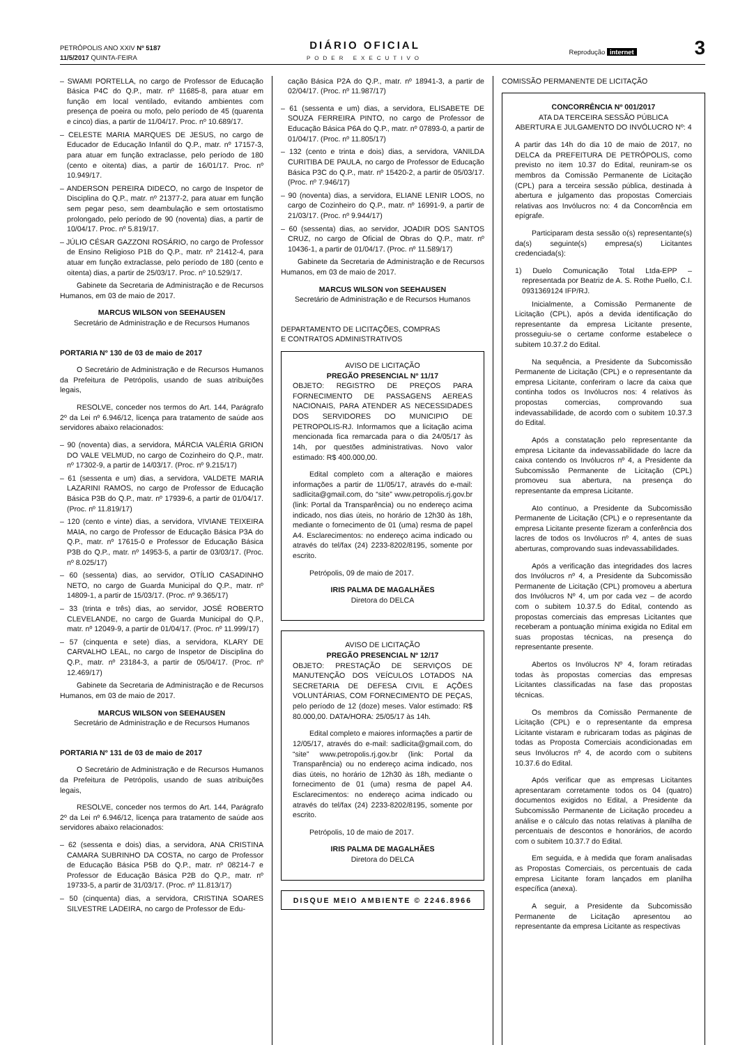PETRÓPOLIS ANO XXIV Nº 5187
11/5/2017 QUINTA-FEIRA
DIÁRIO OFICIAL
PODER EXECUTIVO
Reprodução internet 3
– SWAMI PORTELLA, no cargo de Professor de Educação Básica P4C do Q.P., matr. nº 11685-8, para atuar em função em local ventilado, evitando ambientes com presença de poeira ou mofo, pelo período de 45 (quarenta e cinco) dias, a partir de 11/04/17. Proc. nº 10.689/17.
– CELESTE MARIA MARQUES DE JESUS, no cargo de Educador de Educação Infantil do Q.P., matr. nº 17157-3, para atuar em função extraclasse, pelo período de 180 (cento e oitenta) dias, a partir de 16/01/17. Proc. nº 10.949/17.
– ANDERSON PEREIRA DIDECO, no cargo de Inspetor de Disciplina do Q.P., matr. nº 21377-2, para atuar em função sem pegar peso, sem deambulação e sem ortostatismo prolongado, pelo período de 90 (noventa) dias, a partir de 10/04/17. Proc. nº 5.819/17.
– JÚLIO CÉSAR GAZZONI ROSÁRIO, no cargo de Professor de Ensino Religioso P1B do Q.P., matr. nº 21412-4, para atuar em função extraclasse, pelo período de 180 (cento e oitenta) dias, a partir de 25/03/17. Proc. nº 10.529/17.
Gabinete da Secretaria de Administração e de Recursos Humanos, em 03 de maio de 2017.
MARCUS WILSON von SEEHAUSEN
Secretário de Administração e de Recursos Humanos
PORTARIA Nº 130 de 03 de maio de 2017
O Secretário de Administração e de Recursos Humanos da Prefeitura de Petrópolis, usando de suas atribuições legais,
RESOLVE, conceder nos termos do Art. 144, Parágrafo 2º da Lei nº 6.946/12, licença para tratamento de saúde aos servidores abaixo relacionados:
– 90 (noventa) dias, a servidora, MÁRCIA VALÉRIA GRION DO VALE VELMUD, no cargo de Cozinheiro do Q.P., matr. nº 17302-9, a partir de 14/03/17. (Proc. nº 9.215/17)
– 61 (sessenta e um) dias, a servidora, VALDETE MARIA LAZARINI RAMOS, no cargo de Professor de Educação Básica P3B do Q.P., matr. nº 17939-6, a partir de 01/04/17. (Proc. nº 11.819/17)
– 120 (cento e vinte) dias, a servidora, VIVIANE TEIXEIRA MAIA, no cargo de Professor de Educação Básica P3A do Q.P., matr. nº 17615-0 e Professor de Educação Básica P3B do Q.P., matr. nº 14953-5, a partir de 03/03/17. (Proc. nº 8.025/17)
– 60 (sessenta) dias, ao servidor, OTÍLIO CASADINHO NETO, no cargo de Guarda Municipal do Q.P., matr. nº 14809-1, a partir de 15/03/17. (Proc. nº 9.365/17)
– 33 (trinta e três) dias, ao servidor, JOSÉ ROBERTO CLEVELANDE, no cargo de Guarda Municipal do Q.P., matr. nº 12049-9, a partir de 01/04/17. (Proc. nº 11.999/17)
– 57 (cinquenta e sete) dias, a servidora, KLARY DE CARVALHO LEAL, no cargo de Inspetor de Disciplina do Q.P., matr. nº 23184-3, a partir de 05/04/17. (Proc. nº 12.469/17)
Gabinete da Secretaria de Administração e de Recursos Humanos, em 03 de maio de 2017.
MARCUS WILSON von SEEHAUSEN
Secretário de Administração e de Recursos Humanos
PORTARIA Nº 131 de 03 de maio de 2017
O Secretário de Administração e de Recursos Humanos da Prefeitura de Petrópolis, usando de suas atribuições legais,
RESOLVE, conceder nos termos do Art. 144, Parágrafo 2º da Lei nº 6.946/12, licença para tratamento de saúde aos servidores abaixo relacionados:
– 62 (sessenta e dois) dias, a servidora, ANA CRISTINA CAMARA SUBRINHO DA COSTA, no cargo de Professor de Educação Básica P5B do Q.P., matr. nº 08214-7 e Professor de Educação Básica P2B do Q.P., matr. nº 19733-5, a partir de 31/03/17. (Proc. nº 11.813/17)
– 50 (cinquenta) dias, a servidora, CRISTINA SOARES SILVESTRE LADEIRA, no cargo de Professor de Edu-
cação Básica P2A do Q.P., matr. nº 18941-3, a partir de 02/04/17. (Proc. nº 11.987/17)
– 61 (sessenta e um) dias, a servidora, ELISABETE DE SOUZA FERREIRA PINTO, no cargo de Professor de Educação Básica P6A do Q.P., matr. nº 07893-0, a partir de 01/04/17. (Proc. nº 11.805/17)
– 132 (cento e trinta e dois) dias, a servidora, VANILDA CURITIBA DE PAULA, no cargo de Professor de Educação Básica P3C do Q.P., matr. nº 15420-2, a partir de 05/03/17. (Proc. nº 7.946/17)
– 90 (noventa) dias, a servidora, ELIANE LENIR LOOS, no cargo de Cozinheiro do Q.P., matr. nº 16991-9, a partir de 21/03/17. (Proc. nº 9.944/17)
– 60 (sessenta) dias, ao servidor, JOADIR DOS SANTOS CRUZ, no cargo de Oficial de Obras do Q.P., matr. nº 10436-1, a partir de 01/04/17. (Proc. nº 11.589/17)
Gabinete da Secretaria de Administração e de Recursos Humanos, em 03 de maio de 2017.
MARCUS WILSON von SEEHAUSEN
Secretário de Administração e de Recursos Humanos
DEPARTAMENTO DE LICITAÇÕES, COMPRAS
E CONTRATOS ADMINISTRATIVOS
AVISO DE LICITAÇÃO
PREGÃO PRESENCIAL Nº 11/17
OBJETO: REGISTRO DE PREÇOS PARA FORNECIMENTO DE PASSAGENS AEREAS NACIONAIS, PARA ATENDER AS NECESSIDADES DOS SERVIDORES DO MUNICIPIO DE PETROPOLIS-RJ. Informamos que a licitação acima mencionada fica remarcada para o dia 24/05/17 às 14h, por questões administrativas. Novo valor estimado: R$ 400.000,00.
Edital completo com a alteração e maiores informações a partir de 11/05/17, através do e-mail: sadlicita@gmail.com, do “site” www.petropolis.rj.gov.br (link: Portal da Transparência) ou no endereço acima indicado, nos dias úteis, no horário de 12h30 às 18h, mediante o fornecimento de 01 (uma) resma de papel A4. Esclarecimentos: no endereço acima indicado ou através do tel/fax (24) 2233-8202/8195, somente por escrito.
Petrópolis, 09 de maio de 2017.
IRIS PALMA DE MAGALHÃES
Diretora do DELCA
AVISO DE LICITAÇÃO
PREGÃO PRESENCIAL Nº 12/17
OBJETO: PRESTAÇÃO DE SERVIÇOS DE MANUTENÇÃO DOS VEÍCULOS LOTADOS NA SECRETARIA DE DEFESA CIVIL E AÇÕES VOLUNTÁRIAS, COM FORNECIMENTO DE PEÇAS, pelo período de 12 (doze) meses. Valor estimado: R$ 80.000,00. DATA/HORA: 25/05/17 às 14h.
Edital completo e maiores informações a partir de 12/05/17, através do e-mail: sadlicita@gmail.com, do “site” www.petropolis.rj.gov.br (link: Portal da Transparência) ou no endereço acima indicado, nos dias úteis, no horário de 12h30 às 18h, mediante o fornecimento de 01 (uma) resma de papel A4. Esclarecimentos: no endereço acima indicado ou através do tel/fax (24) 2233-8202/8195, somente por escrito.
Petrópolis, 10 de maio de 2017.
IRIS PALMA DE MAGALHÃES
Diretora do DELCA
DISQUE MEIO AMBIENTE © 2246.8966
COMISSÃO PERMANENTE DE LICITAÇÃO
CONCORRÊNCIA Nº 001/2017
ATA DA TERCEIRA SESSÃO PÚBLICA
ABERTURA E JULGAMENTO DO INVÓLUCRO Nº: 4
A partir das 14h do dia 10 de maio de 2017, no DELCA da PREFEITURA DE PETRÓPOLIS, como previsto no item 10.37 do Edital, reuniram-se os membros da Comissão Permanente de Licitação (CPL) para a terceira sessão pública, destinada à abertura e julgamento das propostas Comerciais relativas aos Invólucros no: 4 da Concorrência em epígrafe.
Participaram desta sessão o(s) representante(s) da(s) seguinte(s) empresa(s) Licitantes credenciada(s):
1) Duelo Comunicação Total Ltda-EPP – representada por Beatriz de A. S. Rothe Puello, C.I. 0931369124 IFP/RJ.
Inicialmente, a Comissão Permanente de Licitação (CPL), após a devida identificação do representante da empresa Licitante presente, prosseguiu-se o certame conforme estabelece o subitem 10.37.2 do Edital.
Na sequência, a Presidente da Subcomissão Permanente de Licitação (CPL) e o representante da empresa Licitante, conferiram o lacre da caixa que continha todos os Invólucros nos: 4 relativos às propostas comercias, comprovando sua indevassabilidade, de acordo com o subitem 10.37.3 do Edital.
Após a constatação pelo representante da empresa Licitante da indevassabilidade do lacre da caixa contendo os Invólucros nº 4, a Presidente da Subcomissão Permanente de Licitação (CPL) promoveu sua abertura, na presença do representante da empresa Licitante.
Ato contínuo, a Presidente da Subcomissão Permanente de Licitação (CPL) e o representante da empresa Licitante presente fizeram a conferência dos lacres de todos os Invólucros nº 4, antes de suas aberturas, comprovando suas indevassabilidades.
Após a verificação das integridades dos lacres dos Invólucros nº 4, a Presidente da Subcomissão Permanente de Licitação (CPL) promoveu a abertura dos Invólucros Nº 4, um por cada vez – de acordo com o subitem 10.37.5 do Edital, contendo as propostas comerciais das empresas Licitantes que receberam a pontuação mínima exigida no Edital em suas propostas técnicas, na presença do representante presente.
Abertos os Invólucros Nº 4, foram retiradas todas às propostas comercias das empresas Licitantes classificadas na fase das propostas técnicas.
Os membros da Comissão Permanente de Licitação (CPL) e o representante da empresa Licitante vistaram e rubricaram todas as páginas de todas as Proposta Comerciais acondicionadas em seus Invólucros nº 4, de acordo com o subitens 10.37.6 do Edital.
Após verificar que as empresas Licitantes apresentaram corretamente todos os 04 (quatro) documentos exigidos no Edital, a Presidente da Subcomissão Permanente de Licitação procedeu a análise e o cálculo das notas relativas à planilha de percentuais de descontos e honorários, de acordo com o subitem 10.37.7 do Edital.
Em seguida, e à medida que foram analisadas as Propostas Comerciais, os percentuais de cada empresa Licitante foram lançados em planilha específica (anexa).
A seguir, a Presidente da Subcomissão Permanente de Licitação apresentou ao representante da empresa Licitante as respectivas